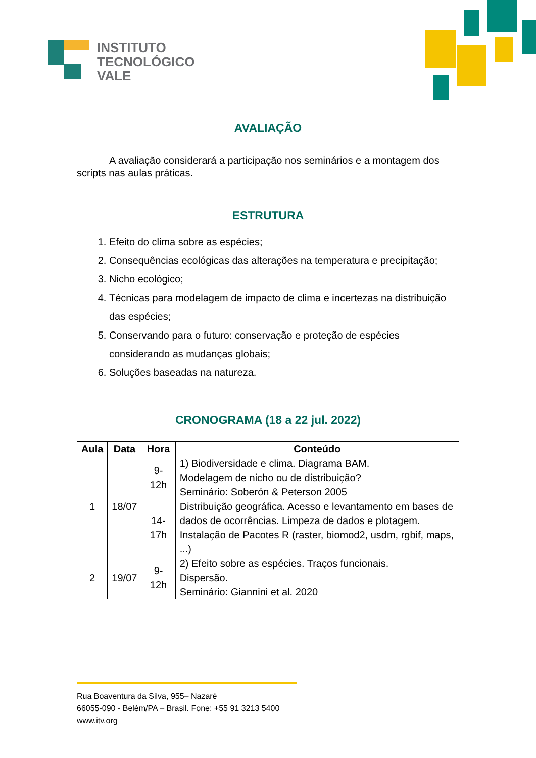INSTITUTO
TECNOLÓGICO
VALE
AVALIAÇÃO
A avaliação considerará a participação nos seminários e a montagem dos scripts nas aulas práticas.
ESTRUTURA
1. Efeito do clima sobre as espécies;
2. Consequências ecológicas das alterações na temperatura e precipitação;
3. Nicho ecológico;
4. Técnicas para modelagem de impacto de clima e incertezas na distribuição das espécies;
5. Conservando para o futuro: conservação e proteção de espécies considerando as mudanças globais;
6. Soluções baseadas na natureza.
CRONOGRAMA (18 a 22 jul. 2022)
| Aula | Data | Hora | Conteúdo |
| --- | --- | --- | --- |
| 1 | 18/07 | 9-12h | 1) Biodiversidade e clima. Diagrama BAM. Modelagem de nicho ou de distribuição? Seminário: Soberón & Peterson 2005 |
| | | 14-17h | Distribuição geográfica. Acesso e levantamento em bases de dados de ocorrências. Limpeza de dados e plotagem. Instalação de Pacotes R (raster, biomod2, usdm, rgbif, maps, ...) |
| 2 | 19/07 | 9-12h | 2) Efeito sobre as espécies. Traços funcionais. Dispersão. Seminário: Giannini et al. 2020 |
Rua Boaventura da Silva, 955– Nazaré
66055-090 - Belém/PA – Brasil. Fone: +55 91 3213 5400
www.itv.org